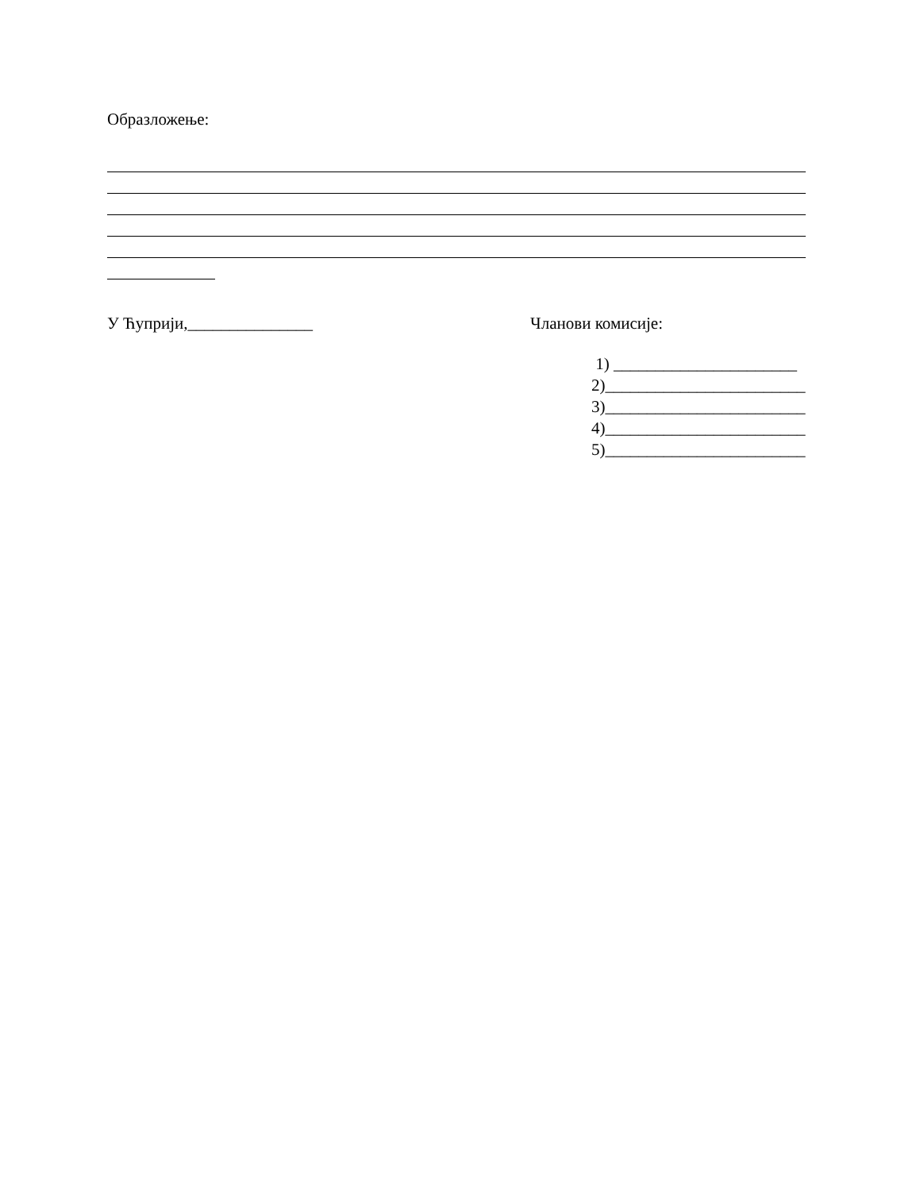Образложење:
У Ћуприји,_______________ Чланови комисије:
1) ______________________
2)________________________
3)________________________
4)________________________
5)________________________